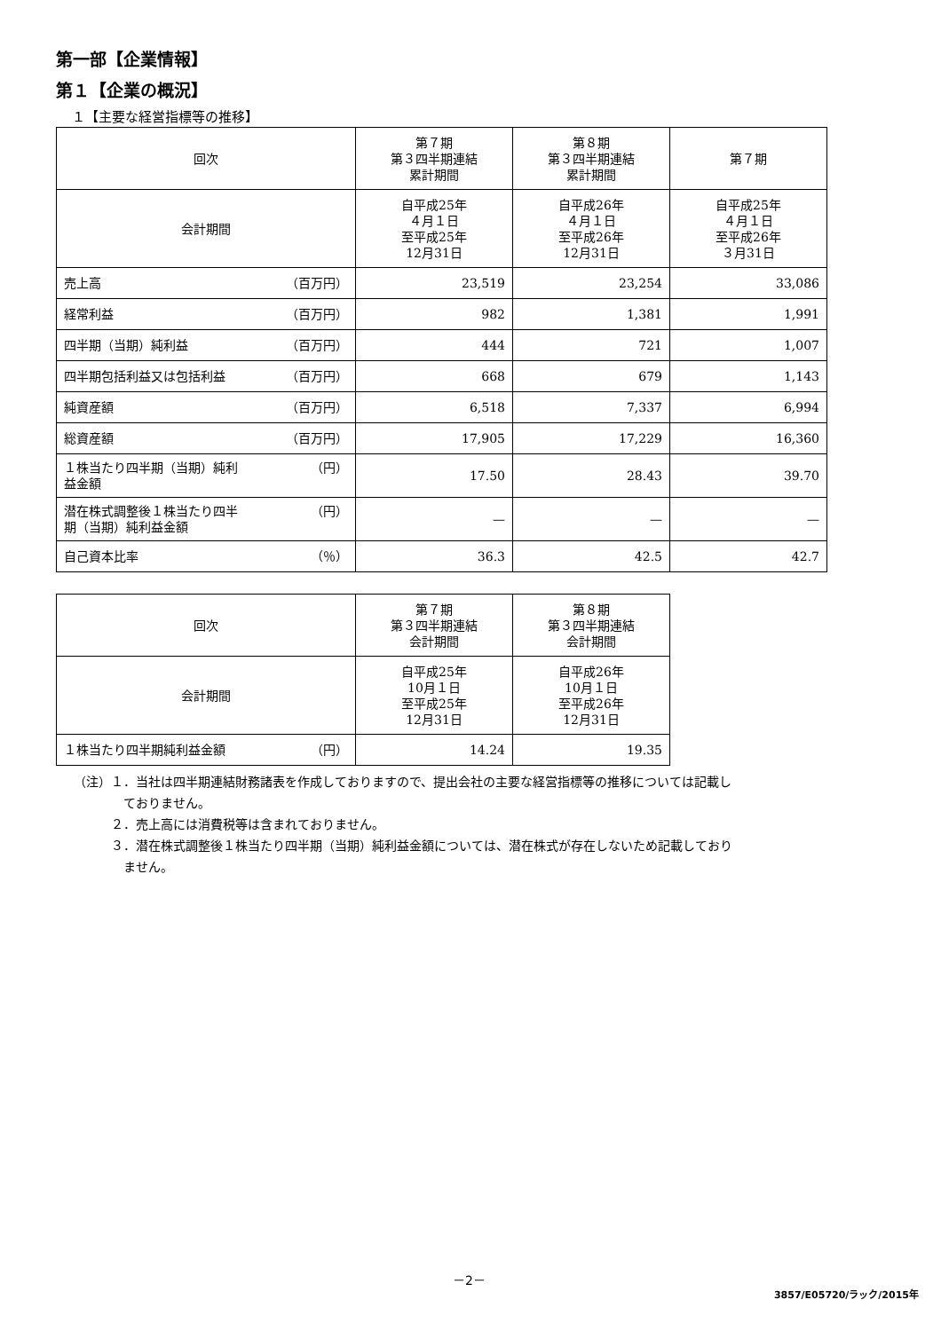第一部【企業情報】
第１【企業の概況】
１【主要な経営指標等の推移】
| 回次 | 第７期 第３四半期連結 累計期間 | 第８期 第３四半期連結 累計期間 | 第７期 |
| --- | --- | --- | --- |
| 会計期間 | 自平成25年 ４月１日 至平成25年 12月31日 | 自平成26年 ４月１日 至平成26年 12月31日 | 自平成25年 ４月１日 至平成26年 ３月31日 |
| 売上高 （百万円） | 23,519 | 23,254 | 33,086 |
| 経常利益 （百万円） | 982 | 1,381 | 1,991 |
| 四半期（当期）純利益 （百万円） | 444 | 721 | 1,007 |
| 四半期包括利益又は包括利益 （百万円） | 668 | 679 | 1,143 |
| 純資産額 （百万円） | 6,518 | 7,337 | 6,994 |
| 総資産額 （百万円） | 17,905 | 17,229 | 16,360 |
| １株当たり四半期（当期）純利 益金額 （円） | 17.50 | 28.43 | 39.70 |
| 潜在株式調整後１株当たり四半 期（当期）純利益金額 （円） | — | — | — |
| 自己資本比率 （％） | 36.3 | 42.5 | 42.7 |
| 回次 | 第７期 第３四半期連結 会計期間 | 第８期 第３四半期連結 会計期間 |
| --- | --- | --- |
| 会計期間 | 自平成25年 10月１日 至平成25年 12月31日 | 自平成26年 10月１日 至平成26年 12月31日 |
| １株当たり四半期純利益金額 （円） | 14.24 | 19.35 |
（注）１．当社は四半期連結財務諸表を作成しておりますので、提出会社の主要な経営指標等の推移については記載し
　　　　ておりません。
　　　２．売上高には消費税等は含まれておりません。
　　　３．潜在株式調整後１株当たり四半期（当期）純利益金額については、潜在株式が存在しないため記載しており
　　　　ません。
－2－
3857/E05720/ラック/2015年